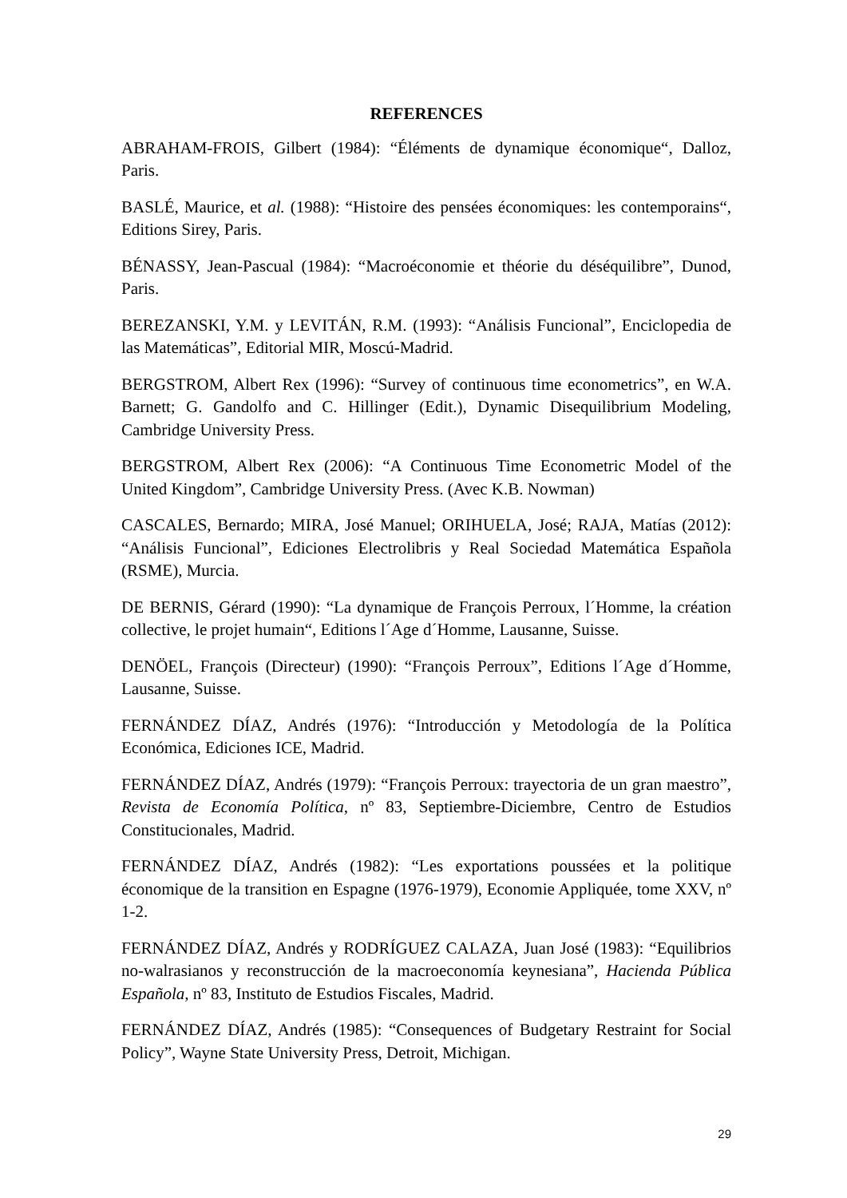REFERENCES
ABRAHAM-FROIS, Gilbert (1984): “Éléments de dynamique économique“, Dalloz, Paris.
BASLÉ, Maurice, et al. (1988): “Histoire des pensées économiques: les contemporains“, Editions Sirey, Paris.
BÉNASSY, Jean-Pascual (1984): “Macroéconomie et théorie du déséquilibre”, Dunod, Paris.
BEREZANSKI, Y.M. y LEVITÁN, R.M. (1993): “Análisis Funcional”, Enciclopedia de las Matemáticas”, Editorial MIR, Moscú-Madrid.
BERGSTROM, Albert Rex (1996): “Survey of continuous time econometrics”, en W.A. Barnett; G. Gandolfo and C. Hillinger (Edit.), Dynamic Disequilibrium Modeling, Cambridge University Press.
BERGSTROM, Albert Rex (2006): “A Continuous Time Econometric Model of the United Kingdom”, Cambridge University Press. (Avec K.B. Nowman)
CASCALES, Bernardo; MIRA, José Manuel; ORIHUELA, José; RAJA, Matías (2012): “Análisis Funcional”, Ediciones Electrolibris y Real Sociedad Matemática Española (RSME), Murcia.
DE BERNIS, Gérard (1990): “La dynamique de François Perroux, l´Homme, la création collective, le projet humain“, Editions l´Age d´Homme, Lausanne, Suisse.
DENÖEL, François (Directeur) (1990): “François Perroux”, Editions l´Age d´Homme, Lausanne, Suisse.
FERNÁNDEZ DÍAZ, Andrés (1976): “Introducción y Metodología de la Política Económica, Ediciones ICE, Madrid.
FERNÁNDEZ DÍAZ, Andrés (1979): “François Perroux: trayectoria de un gran maestro”, Revista de Economía Política, nº 83, Septiembre-Diciembre, Centro de Estudios Constitucionales, Madrid.
FERNÁNDEZ DÍAZ, Andrés (1982): “Les exportations poussées et la politique économique de la transition en Espagne (1976-1979), Economie Appliquée, tome XXV, nº 1-2.
FERNÁNDEZ DÍAZ, Andrés y RODRÍGUEZ CALAZA, Juan José (1983): “Equilibrios no-walrasianos y reconstrucción de la macroeconomía keynesiana”, Hacienda Pública Española, nº 83, Instituto de Estudios Fiscales, Madrid.
FERNÁNDEZ DÍAZ, Andrés (1985): “Consequences of Budgetary Restraint for Social Policy”, Wayne State University Press, Detroit, Michigan.
29